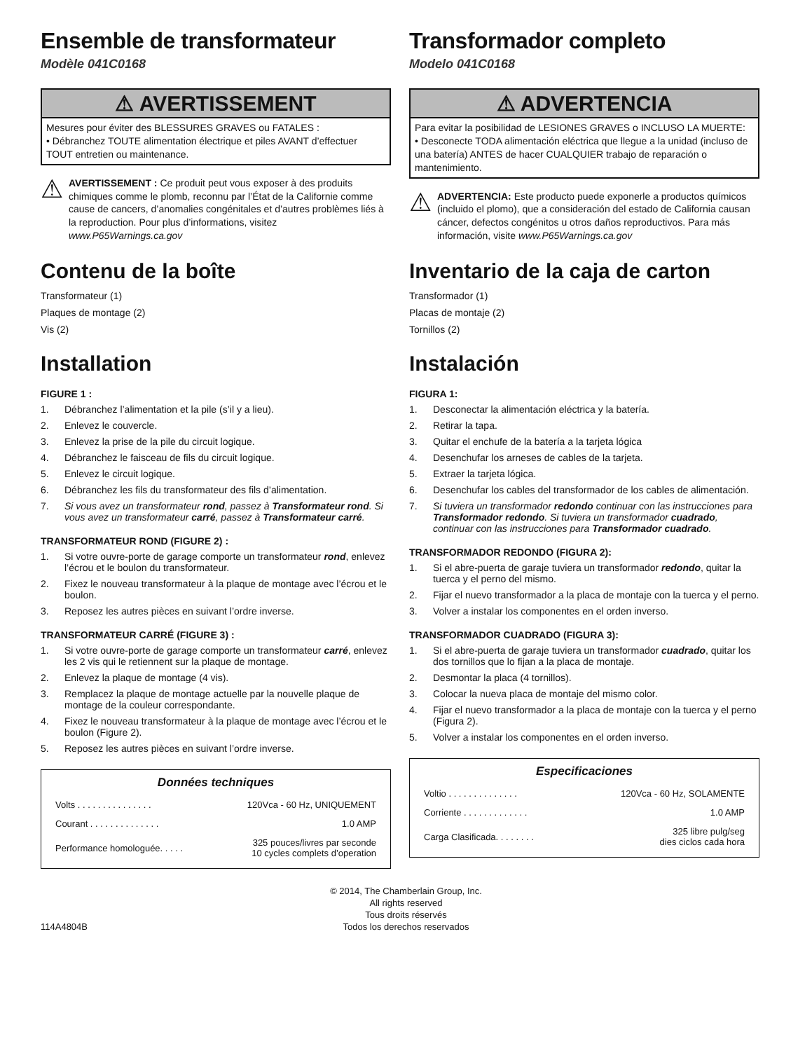Ensemble de transformateur
Modèle 041C0168
⚠ AVERTISSEMENT
Mesures pour éviter des BLESSURES GRAVES ou FATALES :
• Débranchez TOUTE alimentation électrique et piles AVANT d’effectuer TOUT entretien ou maintenance.
⚠
AVERTISSEMENT : Ce produit peut vous exposer à des produits chimiques comme le plomb, reconnu par l’État de la Californie comme cause de cancers, d’anomalies congénitales et d’autres problèmes liés à la reproduction. Pour plus d’informations, visitez www.P65Warnings.ca.gov
Contenu de la boîte
Transformateur (1)
Plaques de montage (2)
Vis (2)
Installation
FIGURE 1 :
1. Débranchez l’alimentation et la pile (s’il y a lieu).
2. Enlevez le couvercle.
3. Enlevez la prise de la pile du circuit logique.
4. Débranchez le faisceau de fils du circuit logique.
5. Enlevez le circuit logique.
6. Débranchez les fils du transformateur des fils d’alimentation.
7. Si vous avez un transformateur rond, passez à Transformateur rond. Si vous avez un transformateur carré, passez à Transformateur carré.
TRANSFORMATEUR ROND (FIGURE 2) :
1. Si votre ouvre-porte de garage comporte un transformateur rond, enlevez l’écrou et le boulon du transformateur.
2. Fixez le nouveau transformateur à la plaque de montage avec l’écrou et le boulon.
3. Reposez les autres pièces en suivant l’ordre inverse.
TRANSFORMATEUR CARRÉ (FIGURE 3) :
1. Si votre ouvre-porte de garage comporte un transformateur carré, enlevez les 2 vis qui le retiennent sur la plaque de montage.
2. Enlevez la plaque de montage (4 vis).
3. Remplacez la plaque de montage actuelle par la nouvelle plaque de montage de la couleur correspondante.
4. Fixez le nouveau transformateur à la plaque de montage avec l’écrou et le boulon (Figure 2).
5. Reposez les autres pièces en suivant l’ordre inverse.
Données techniques
| Volts . . . . . . . . . . . . . . . | 120Vca - 60 Hz, UNIQUEMENT |
| Courant . . . . . . . . . . . . . . | 1.0 AMP |
| Performance homologuée. . . . . | 325 pouces/livres par seconde 10 cycles complets d’operation |
Transformador completo
Modelo 041C0168
⚠ ADVERTENCIA
Para evitar la posibilidad de LESIONES GRAVES o INCLUSO LA MUERTE:
• Desconecte TODA alimentación eléctrica que llegue a la unidad (incluso de una batería) ANTES de hacer CUALQUIER trabajo de reparación o mantenimiento.
⚠
ADVERTENCIA: Este producto puede exponerle a productos químicos (incluido el plomo), que a consideración del estado de California causan cáncer, defectos congénitos u otros daños reproductivos. Para más información, visite www.P65Warnings.ca.gov
Inventario de la caja de carton
Transformador (1)
Placas de montaje (2)
Tornillos (2)
Instalación
FIGURA 1:
1. Desconectar la alimentación eléctrica y la batería.
2. Retirar la tapa.
3. Quitar el enchufe de la batería a la tarjeta lógica
4. Desenchufar los arneses de cables de la tarjeta.
5. Extraer la tarjeta lógica.
6. Desenchufar los cables del transformador de los cables de alimentación.
7. Si tuviera un transformador redondo continuar con las instrucciones para Transformador redondo. Si tuviera un transformador cuadrado, continuar con las instrucciones para Transformador cuadrado.
TRANSFORMADOR REDONDO (FIGURA 2):
1. Si el abre-puerta de garaje tuviera un transformador redondo, quitar la tuerca y el perno del mismo.
2. Fijar el nuevo transformador a la placa de montaje con la tuerca y el perno.
3. Volver a instalar los componentes en el orden inverso.
TRANSFORMADOR CUADRADO (FIGURA 3):
1. Si el abre-puerta de garaje tuviera un transformador cuadrado, quitar los dos tornillos que lo fijan a la placa de montaje.
2. Desmontar la placa (4 tornillos).
3. Colocar la nueva placa de montaje del mismo color.
4. Fijar el nuevo transformador a la placa de montaje con la tuerca y el perno (Figura 2).
5. Volver a instalar los componentes en el orden inverso.
Especificaciones
| Voltio . . . . . . . . . . . . . . | 120Vca - 60 Hz, SOLAMENTE |
| Corriente . . . . . . . . . . . . . | 1.0 AMP |
| Carga Clasificada. . . . . . . . | 325 libre pulg/seg dies ciclos cada hora |
© 2014, The Chamberlain Group, Inc.
All rights reserved
Tous droits réservés
Todos los derechos reservados
114A4804B